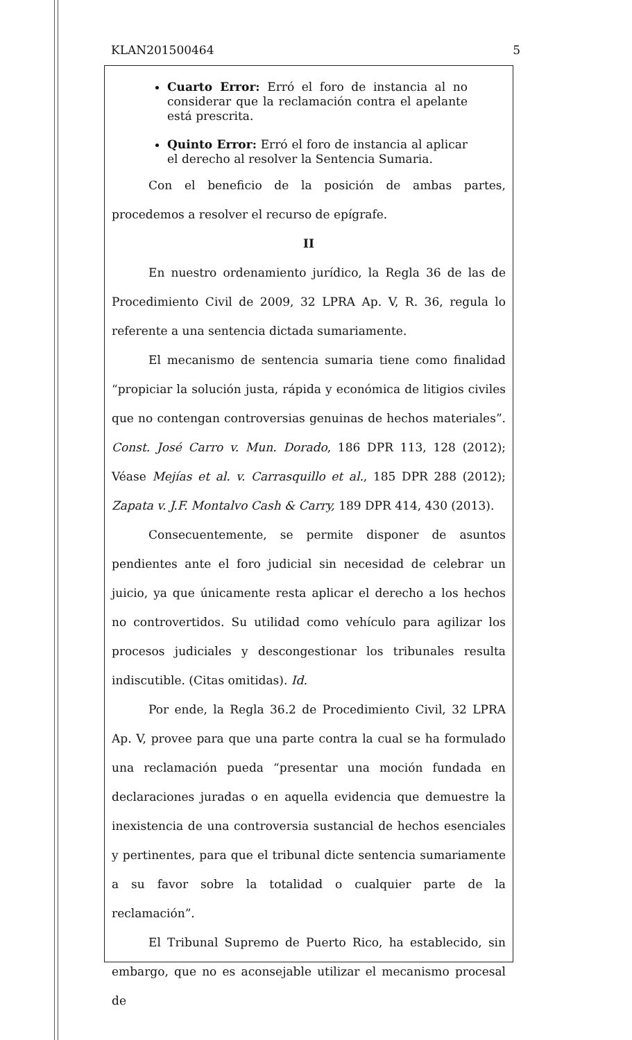KLAN201500464 5
Cuarto Error: Erró el foro de instancia al no considerar que la reclamación contra el apelante está prescrita.
Quinto Error: Erró el foro de instancia al aplicar el derecho al resolver la Sentencia Sumaria.
Con el beneficio de la posición de ambas partes, procedemos a resolver el recurso de epígrafe.
II
En nuestro ordenamiento jurídico, la Regla 36 de las de Procedimiento Civil de 2009, 32 LPRA Ap. V, R. 36, regula lo referente a una sentencia dictada sumariamente.
El mecanismo de sentencia sumaria tiene como finalidad “propiciar la solución justa, rápida y económica de litigios civiles que no contengan controversias genuinas de hechos materiales”. Const. José Carro v. Mun. Dorado, 186 DPR 113, 128 (2012); Véase Mejías et al. v. Carrasquillo et al., 185 DPR 288 (2012); Zapata v. J.F. Montalvo Cash & Carry, 189 DPR 414, 430 (2013).
Consecuentemente, se permite disponer de asuntos pendientes ante el foro judicial sin necesidad de celebrar un juicio, ya que únicamente resta aplicar el derecho a los hechos no controvertidos. Su utilidad como vehículo para agilizar los procesos judiciales y descongestionar los tribunales resulta indiscutible. (Citas omitidas). Id.
Por ende, la Regla 36.2 de Procedimiento Civil, 32 LPRA Ap. V, provee para que una parte contra la cual se ha formulado una reclamación pueda “presentar una moción fundada en declaraciones juradas o en aquella evidencia que demuestre la inexistencia de una controversia sustancial de hechos esenciales y pertinentes, para que el tribunal dicte sentencia sumariamente a su favor sobre la totalidad o cualquier parte de la reclamación”.
El Tribunal Supremo de Puerto Rico, ha establecido, sin embargo, que no es aconsejable utilizar el mecanismo procesal de